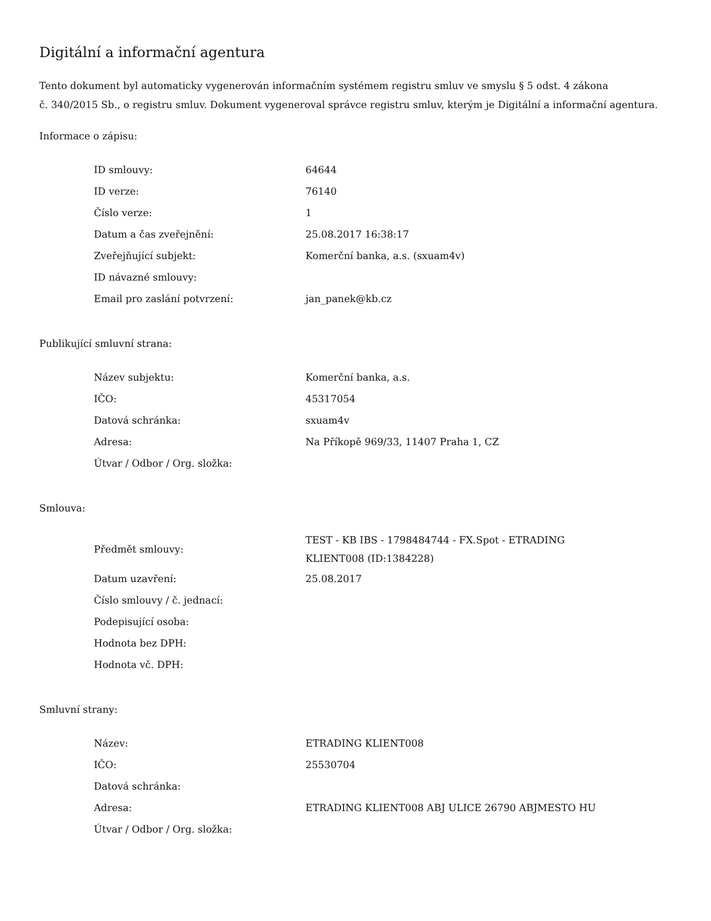Digitální a informační agentura
Tento dokument byl automaticky vygenerován informačním systémem registru smluv ve smyslu § 5 odst. 4 zákona
č. 340/2015 Sb., o registru smluv. Dokument vygeneroval správce registru smluv, kterým je Digitální a informační agentura.
Informace o zápisu:
| ID smlouvy: | 64644 |
| ID verze: | 76140 |
| Číslo verze: | 1 |
| Datum a čas zveřejnění: | 25.08.2017 16:38:17 |
| Zveřejňující subjekt: | Komerční banka, a.s. (sxuam4v) |
| ID návazné smlouvy: | |
| Email pro zaslání potvrzení: | jan_panek@kb.cz |
Publikující smluvní strana:
| Název subjektu: | Komerční banka, a.s. |
| IČO: | 45317054 |
| Datová schránka: | sxuam4v |
| Adresa: | Na Příkopě 969/33, 11407 Praha 1, CZ |
| Útvar / Odbor / Org. složka: | |
Smlouva:
| Předmět smlouvy: | TEST - KB IBS - 1798484744 - FX.Spot - ETRADING KLIENT008 (ID:1384228) |
| Datum uzavření: | 25.08.2017 |
| Číslo smlouvy / č. jednací: | |
| Podepisující osoba: | |
| Hodnota bez DPH: | |
| Hodnota vč. DPH: | |
Smluvní strany:
| Název: | ETRADING KLIENT008 |
| IČO: | 25530704 |
| Datová schránka: | |
| Adresa: | ETRADING KLIENT008 ABJ ULICE 26790 ABJMESTO HU |
| Útvar / Odbor / Org. složka: | |